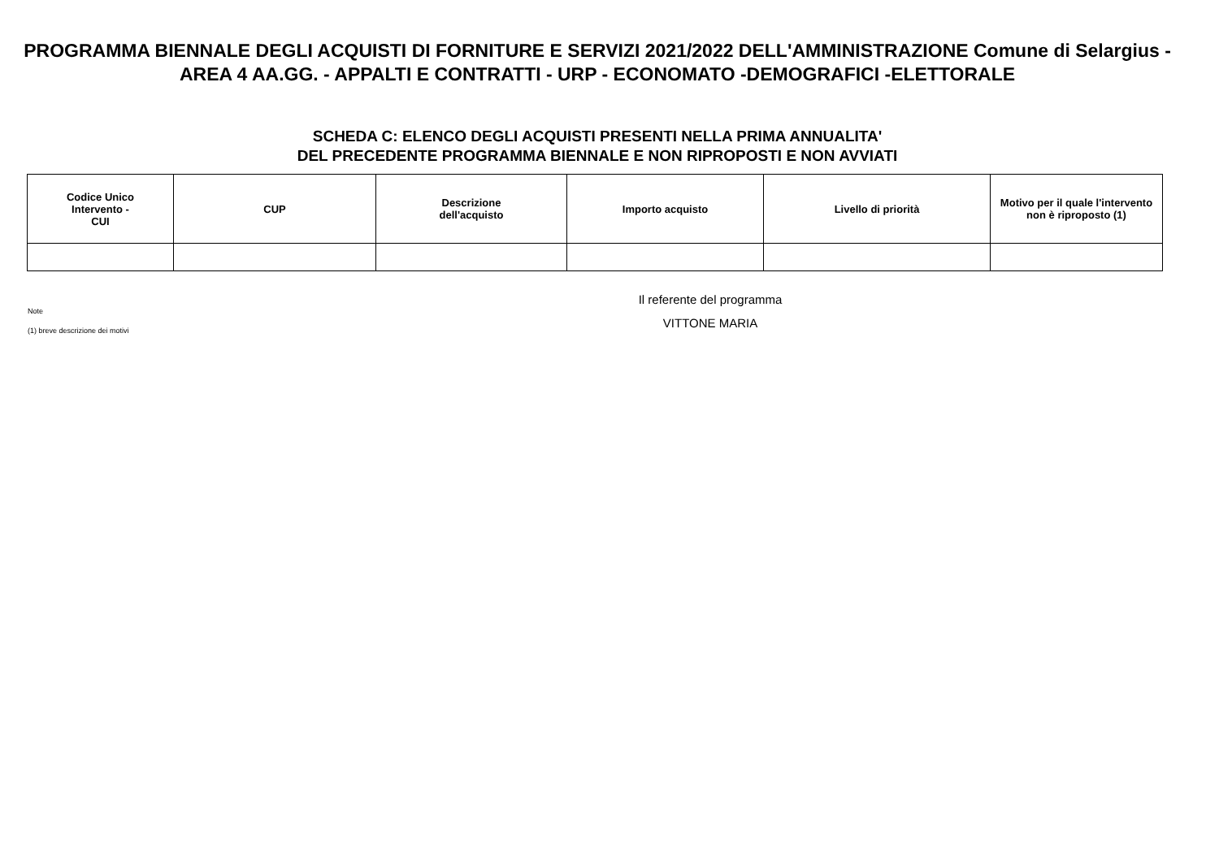PROGRAMMA BIENNALE DEGLI ACQUISTI DI FORNITURE E SERVIZI 2021/2022 DELL'AMMINISTRAZIONE Comune di Selargius - AREA 4 AA.GG. - APPALTI E CONTRATTI - URP - ECONOMATO -DEMOGRAFICI -ELETTORALE
SCHEDA C: ELENCO DEGLI ACQUISTI PRESENTI NELLA PRIMA ANNUALITA'
DEL PRECEDENTE PROGRAMMA BIENNALE E NON RIPROPOSTI E NON AVVIATI
| Codice Unico Intervento - CUI | CUP | Descrizione dell'acquisto | Importo acquisto | Livello di priorità | Motivo per il quale l'intervento non è riproposto (1) |
| --- | --- | --- | --- | --- | --- |
Note
(1) breve descrizione dei motivi
Il referente del programma
VITTONE MARIA